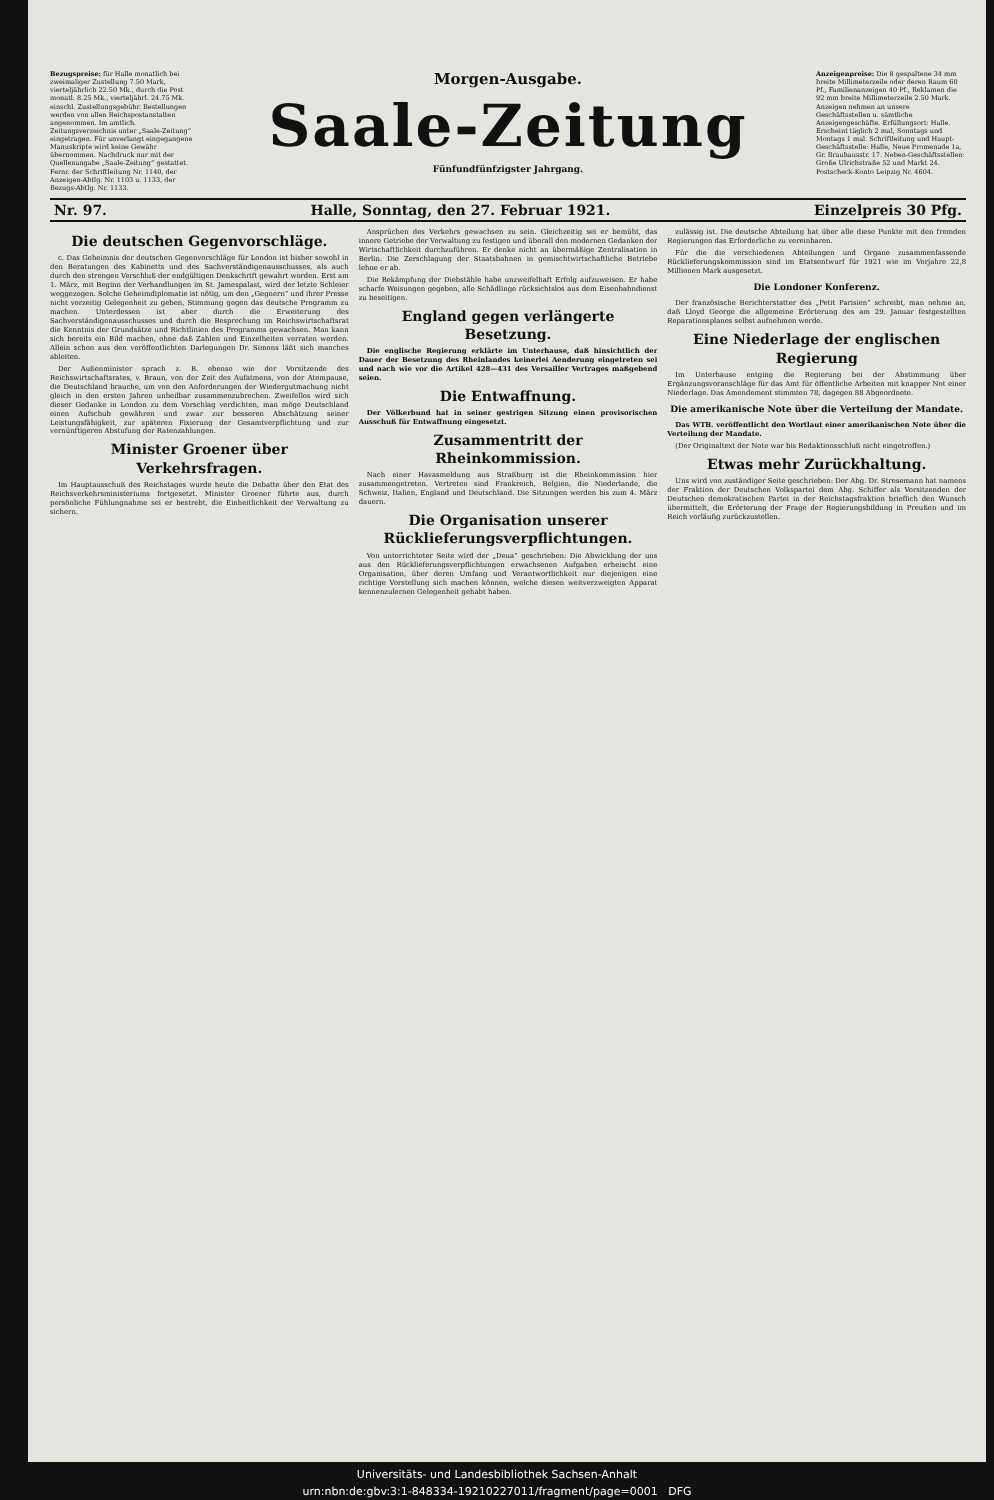Bezugspreise: für Halle monatlich bei zweimaliger Zustellung 7.50 Mark, vierteljährlich 22.50 Mk., durch die Post monatl. 8.25 Mk., vierteljährl. 24.75 Mk. einschl. Zustellungsgebühr. Bestellungen werden von allen Reichspostanstalten angenommen. Im amtlich. Zeitungsverzeichnis unter „Saale-Zeitung“ eingetragen. Für unverlangt eingegangene Manuskripte wird keine Gewähr übernommen. Nachdruck nur mit der Quellenangabe „Saale-Zeitung“ gestattet. Fernr. der Schriftleitung Nr. 1140, der Anzeigen-Abtlg. Nr. 1103 u. 1133, der Bezugs-Abtlg. Nr. 1133.
Morgen-Ausgabe.
Saale-Zeitung
Fünfundfünfzigster Jahrgang.
Anzeigenpreise: Die 8 gespaltene 34 mm breite Millimeterzeile oder deren Raum 60 Pf., Familienanzeigen 40 Pf., Reklamen die 92 mm breite Millimeterzeile 2.50 Mark. Anzeigen nehmen an unsere Geschäftsstellen u. sämtliche Anzeigengeschäfte. Erfüllungsort: Halle. Erscheint täglich 2 mal, Sonntags und Montags 1 mal. Schriftleitung und Haupt-Geschäftsstelle: Halle, Neue Promenade 1a, Gr. Brauhausstr. 17. Neben-Geschäftsstellen: Große Ulrichstraße 52 und Markt 24. Postscheck-Konto Leipzig Nr. 4604.
Nr. 97. Halle, Sonntag, den 27. Februar 1921. Einzelpreis 30 Pfg.
Die deutschen Gegenvorschläge.
c. Das Geheimnis der deutschen Gegenvorschläge für London ist bisher sowohl in den Beratungen des Kabinetts und des Sachverständigenausschusses, als auch durch den strengen Verschluß der endgültigen Denkschrift gewahrt worden. Erst am 1. März, mit Beginn der Verhandlungen im St. Jamespalast, wird der letzte Schleier weggezogen. Solche Geheimdiplomatie ist nötig, um den „Gegnern“ und ihrer Presse nicht vorzeitig Gelegenheit zu geben, Stimmung gegen das deutsche Programm zu machen. Unterdessen ist aber durch die Erweiterung des Sachverständigenausschusses und durch die Besprechung im Reichswirtschaftsrat die Kenntnis der Grundsätze und Richtlinien des Programms gewachsen. Man kann sich bereits ein Bild machen, ohne daß Zahlen und Einzelheiten verraten werden. Allein schon aus den veröffentlichten Darlegungen Dr. Simons läßt sich manches ableiten.
Der Außenminister sprach z. B. ebenso wie der Vorsitzende des Reichswirtschaftsrates, v. Braun, von der Zeit des Aufatmens, von der Atempause, die Deutschland brauche, um von den Anforderungen der Wiedergutmachung nicht gleich in den ersten Jahren unheilbar zusammenzubrechen. Zweifellos wird sich dieser Gedanke in London zu dem Vorschlag verdichten, man möge Deutschland einen Aufschub gewähren und zwar zur besseren Abschätzung seiner Leistungsfähigkeit, zur späteren Fixierung der Gesamtverpflichtung und zur vernünftigeren Abstufung der Ratenzahlungen.
Minister Groener über Verkehrsfragen.
Im Hauptausschuß des Reichstages wurde heute die Debatte über den Etat des Reichsverkehrsministeriums fortgesetzt. Minister Groener führte aus, durch persönliche Fühlungnahme sei er bestrebt, die Einheitlichkeit der Verwaltung zu sichern.
Ansprüchen des Verkehrs gewachsen zu sein. Gleichzeitig sei er bemüht, das innere Getriebe der Verwaltung zu festigen und überall den modernen Gedanken der Wirtschaftlichkeit durchzuführen. Er denke nicht an übermäßige Zentralisation in Berlin. Die Zerschlagung der Staatsbahnen in gemischtwirtschaftliche Betriebe lehne er ab.
Die Bekämpfung der Diebstähle habe unzweifelhaft Erfolg aufzuweisen. Er habe scharfe Weisungen gegeben, alle Schädlinge rücksichtslos aus dem Eisenbahndienst zu beseitigen.
England gegen verlängerte Besetzung.
Die englische Regierung erklärte im Unterhause, daß hinsichtlich der Dauer der Besetzung des Rheinlandes keinerlei Aenderung eingetreten sei und nach wie vor die Artikel 428—431 des Versailler Vertrages maßgebend seien.
Die Entwaffnung.
Der Völkerbund hat in seiner gestrigen Sitzung einen provisorischen Ausschuß für Entwaffnung eingesetzt.
Zusammentritt der Rheinkommission.
Nach einer Havasmeldung aus Straßburg ist die Rheinkommission hier zusammengetreten. Vertreten sind Frankreich, Belgien, die Niederlande, die Schweiz, Italien, England und Deutschland. Die Sitzungen werden bis zum 4. März dauern.
Die Organisation unserer Rücklieferungsverpflichtungen.
Von unterrichteter Seite wird der „Deua“ geschrieben: Die Abwicklung der uns aus den Rücklieferungsverpflichtungen erwachsenen Aufgaben erheischt eine Organisation, über deren Umfang und Verantwortlichkeit nur diejenigen eine richtige Vorstellung sich machen können, welche diesen weitverzweigten Apparat kennenzulernen Gelegenheit gehabt haben.
zulässig ist. Die deutsche Abteilung hat über alle diese Punkte mit den fremden Regierungen das Erforderliche zu vereinbaren.
Für die die verschiedenen Abteilungen und Organe zusammenfassende Rücklieferungskommission sind im Etatsentwurf für 1921 wie im Vorjahre 22,8 Millionen Mark ausgesetzt.
Die Londoner Konferenz.
Der französische Berichterstatter des „Petit Parisien“ schreibt, man nehme an, daß Lloyd George die allgemeine Erörterung des am 29. Januar festgestellten Reparationsplanes selbst aufnehmen werde.
Eine Niederlage der englischen Regierung
Im Unterhause entging die Regierung bei der Abstimmung über Ergänzungsvoranschläge für das Amt für öffentliche Arbeiten mit knapper Not einer Niederlage. Das Amendement stimmten 78, dagegen 88 Abgeordnete.
Die amerikanische Note über die Verteilung der Mandate.
Das WTB. veröffentlicht den Wortlaut einer amerikanischen Note über die Verteilung der Mandate.
(Der Originaltext der Note war bis Redaktionsschluß nicht eingetroffen.)
Etwas mehr Zurückhaltung.
Uns wird von zuständiger Seite geschrieben: Der Abg. Dr. Stresemann hat namens der Fraktion der Deutschen Volkspartei dem Abg. Schiffer als Vorsitzenden der Deutschen demokratischen Partei in der Reichstagsfraktion brieflich den Wunsch übermittelt, die Erörterung der Frage der Regierungsbildung in Preußen und im Reich vorläufig zurückzustellen.
Universitäts- und Landesbibliothek Sachsen-Anhalt
urn:nbn:de:gbv:3:1-848334-19210227011/fragment/page=0001 DFG